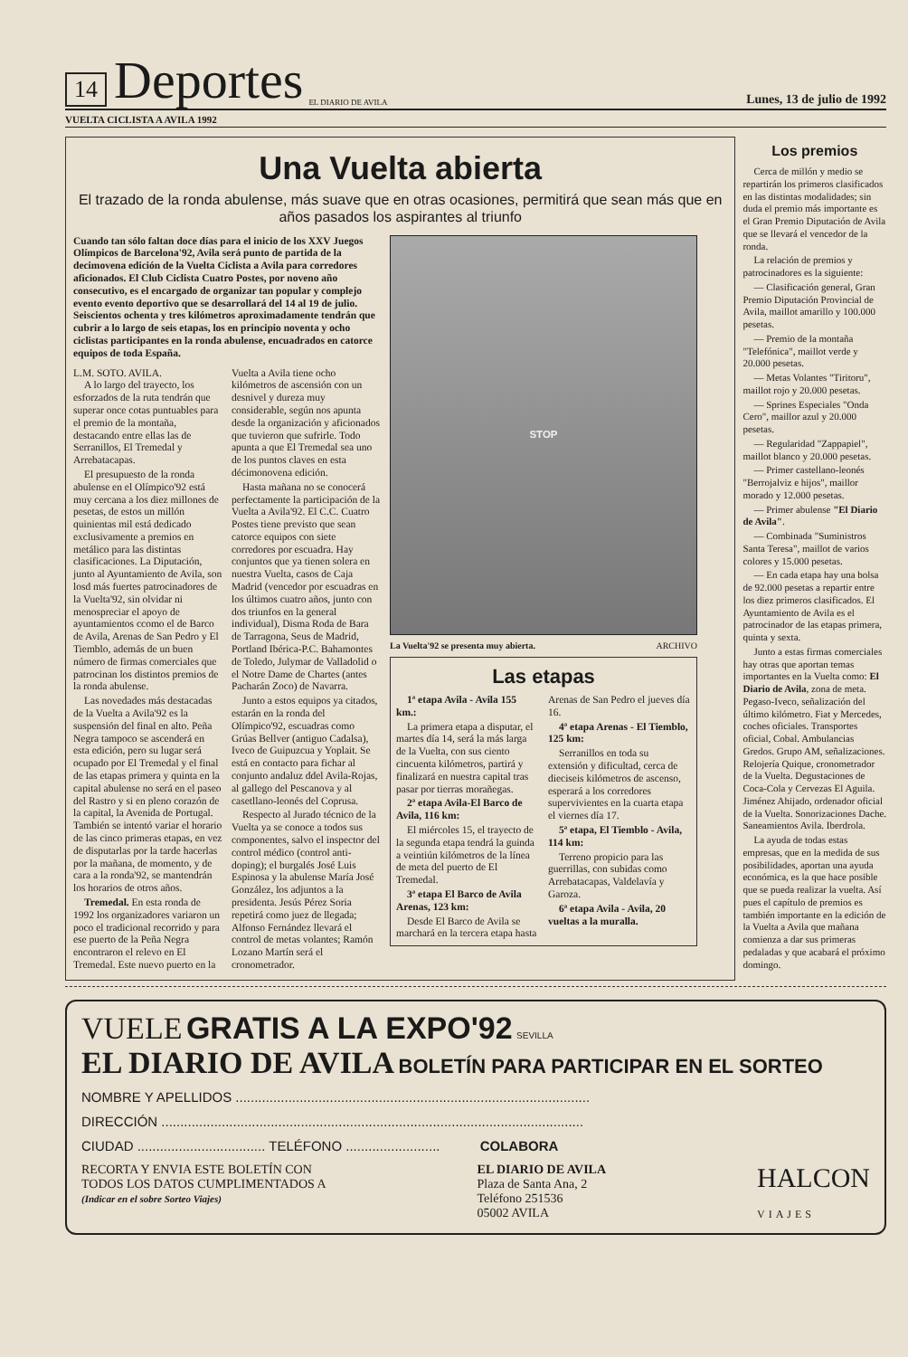14 Deportes EL DIARIO DE AVILA Lunes, 13 de julio de 1992
VUELTA CICLISTA A AVILA 1992
Una Vuelta abierta
El trazado de la ronda abulense, más suave que en otras ocasiones, permitirá que sean más que en años pasados los aspirantes al triunfo
Cuando tan sólo faltan doce días para el inicio de los XXV Juegos Olímpicos de Barcelona'92, Avila será punto de partida de la decimovena edición de la Vuelta Ciclista a Avila para corredores aficionados. El Club Ciclista Cuatro Postes, por noveno año consecutivo, es el encargado de organizar tan popular y complejo evento evento deportivo que se desarrollará del 14 al 19 de julio. Seiscientos ochenta y tres kilómetros aproximadamente tendrán que cubrir a lo largo de seis etapas, los en principio noventa y ocho ciclistas participantes en la ronda abulense, encuadrados en catorce equipos de toda España.
L.M. SOTO. AVILA.
A lo largo del trayecto, los esforzados de la ruta tendrán que superar once cotas puntuables para el premio de la montaña, destacando entre ellas las de Serranillos, El Tremedal y Arrebatacapas.
El presupuesto de la ronda abulense en el Olímpico'92 está muy cercana a los diez millones de pesetas, de estos un millón quinientas mil está dedicado exclusivamente a premios en metálico para las distintas clasificaciones. La Diputación, junto al Ayuntamiento de Avila, son losd más fuertes patrocinadores de la Vuelta'92, sin olvidar ni menospreciar el apoyo de ayuntamientos ccomo el de Barco de Avila, Arenas de San Pedro y El Tiemblo, además de un buen número de firmas comerciales que patrocinan los distintos premios de la ronda abulense.
Las novedades más destacadas de la Vuelta a Avila'92 es la suspensión del final en alto. Peña Negra tampoco se ascenderá en esta edición, pero su lugar será ocupado por El Tremedal y el final de las etapas primera y quinta en la capital abulense no será en el paseo del Rastro y si en pleno corazón de la capital, la Avenida de Portugal. También se intentó variar el horario de las cinco primeras etapas, en vez de disputarlas por la tarde hacerlas por la mañana, de momento, y de cara a la ronda'92, se mantendrán los horarios de otros años.
Tremedal. En esta ronda de 1992 los organizadores variaron un poco el tradicional recorrido y para ese puerto de la Peña Negra encontraron el relevo en El Tremedal. Este nuevo puerto en la Vuelta a Avila tiene ocho kilómetros de ascensión con un desnivel y dureza muy considerable, según nos apunta desde la organización y aficionados que tuvieron que sufrirle. Todo apunta a que El Tremedal sea uno de los puntos claves en esta décimonovena edición.
Hasta mañana no se conocerá perfectamente la participación de la Vuelta a Avila'92. El C.C. Cuatro Postes tiene previsto que sean catorce equipos con siete corredores por escuadra. Hay conjuntos que ya tienen solera en nuestra Vuelta, casos de Caja Madrid (vencedor por escuadras en los últimos cuatro años, junto con dos triunfos en la general individual), Disma Roda de Bara de Tarragona, Seus de Madrid, Portland Ibérica-P.C. Bahamontes de Toledo, Julymar de Valladolid o el Notre Dame de Chartes (antes Pacharán Zoco) de Navarra.
Junto a estos equipos ya citados, estarán en la ronda del Olímpico'92, escuadras como Grúas Bellver (antiguo Cadalsa), Iveco de Guipuzcua y Yoplait. Se está en contacto para fichar al conjunto andaluz ddel Avila-Rojas, al gallego del Pescanova y al casetllano-leonés del Coprusa.
Respecto al Jurado técnico de la Vuelta ya se conoce a todos sus componentes, salvo el inspector del control médico (control anti-doping); el burgalés José Luis Espinosa y la abulense María José González, los adjuntos a la presidenta. Jesús Pérez Soria repetirá como juez de llegada; Alfonso Fernández llevará el control de metas volantes; Ramón Lozano Martín será el cronometrador.
STOP
La Vuelta'92 se presenta muy abierta. ARCHIVO
Las etapas
1ª etapa Avila - Avila 155 km.:
La primera etapa a disputar, el martes día 14, será la más larga de la Vuelta, con sus ciento cincuenta kilómetros, partirá y finalizará en nuestra capital tras pasar por tierras morañegas.
2ª etapa Avila-El Barco de Avila, 116 km:
El miércoles 15, el trayecto de la segunda etapa tendrá la guinda a veintiún kilómetros de la línea de meta del puerto de El Tremedal.
3ª etapa El Barco de Avila Arenas, 123 km:
Desde El Barco de Avila se marchará en la tercera etapa hasta Arenas de San Pedro el jueves día 16.
4ª etapa Arenas - El Tiemblo, 125 km:
Serranillos en toda su extensión y dificultad, cerca de dieciseis kilómetros de ascenso, esperará a los corredores supervivientes en la cuarta etapa el viernes día 17.
5ª etapa, El Tiemblo - Avila, 114 km:
Terreno propicio para las guerrillas, con subidas como Arrebatacapas, Valdelavía y Garoza.
6ª etapa Avila - Avila, 20 vueltas a la muralla.
Los premios
Cerca de millón y medio se repartirán los primeros clasificados en las distintas modalidades; sin duda el premio más importante es el Gran Premio Diputación de Avila que se llevará el vencedor de la ronda.
La relación de premios y patrocinadores es la siguiente:
— Clasificación general, Gran Premio Diputación Provincial de Avila, maillot amarillo y 100.000 pesetas.
— Premio de la montaña "Telefónica", maillot verde y 20.000 pesetas.
— Metas Volantes "Tiritoru", maillot rojo y 20.000 pesetas.
— Sprines Especiales "Onda Cero", maillor azul y 20.000 pesetas.
— Regularidad "Zappapiel", maillot blanco y 20.000 pesetas.
— Primer castellano-leonés "Berrojalviz e hijos", maillor morado y 12.000 pesetas.
— Primer abulense "El Diario de Avila".
— Combinada "Suministros Santa Teresa", maillot de varios colores y 15.000 pesetas.
— En cada etapa hay una bolsa de 92.000 pesetas a repartir entre los diez primeros clasificados. El Ayuntamiento de Avila es el patrocinador de las etapas primera, quinta y sexta.
Junto a estas firmas comerciales hay otras que aportan temas importantes en la Vuelta como: El Diario de Avila, zona de meta. Pegaso-Iveco, señalización del último kilómetro. Fiat y Mercedes, coches oficiales. Transportes oficial, Cobal. Ambulancias Gredos. Grupo AM, señalizaciones. Relojería Quique, cronometrador de la Vuelta. Degustaciones de Coca-Cola y Cervezas El Aguila. Jiménez Ahijado, ordenador oficial de la Vuelta. Sonorizaciones Dache. Saneamientos Avila. Iberdrola.
La ayuda de todas estas empresas, que en la medida de sus posibilidades, aportan una ayuda económica, es la que hace posible que se pueda realizar la vuelta. Así pues el capítulo de premios es también importante en la edición de la Vuelta a Avila que mañana comienza a dar sus primeras pedaladas y que acabará el próximo domingo.
VUELE GRATIS A LA EXPO'92 SEVILLA
EL DIARIO DE AVILA BOLETÍN PARA PARTICIPAR EN EL SORTEO
NOMBRE Y APELLIDOS ..............................................................................................
DIRECCIÓN ................................................................................................................
CIUDAD .................................. TELÉFONO ......................... COLABORA
RECORTA Y ENVIA ESTE BOLETÍN CON
TODOS LOS DATOS CUMPLIMENTADOS A
(Indicar en el sobre Sorteo Viajes)
EL DIARIO DE AVILA
Plaza de Santa Ana, 2
Teléfono 251536
05002 AVILA
HALCON
VIAJES